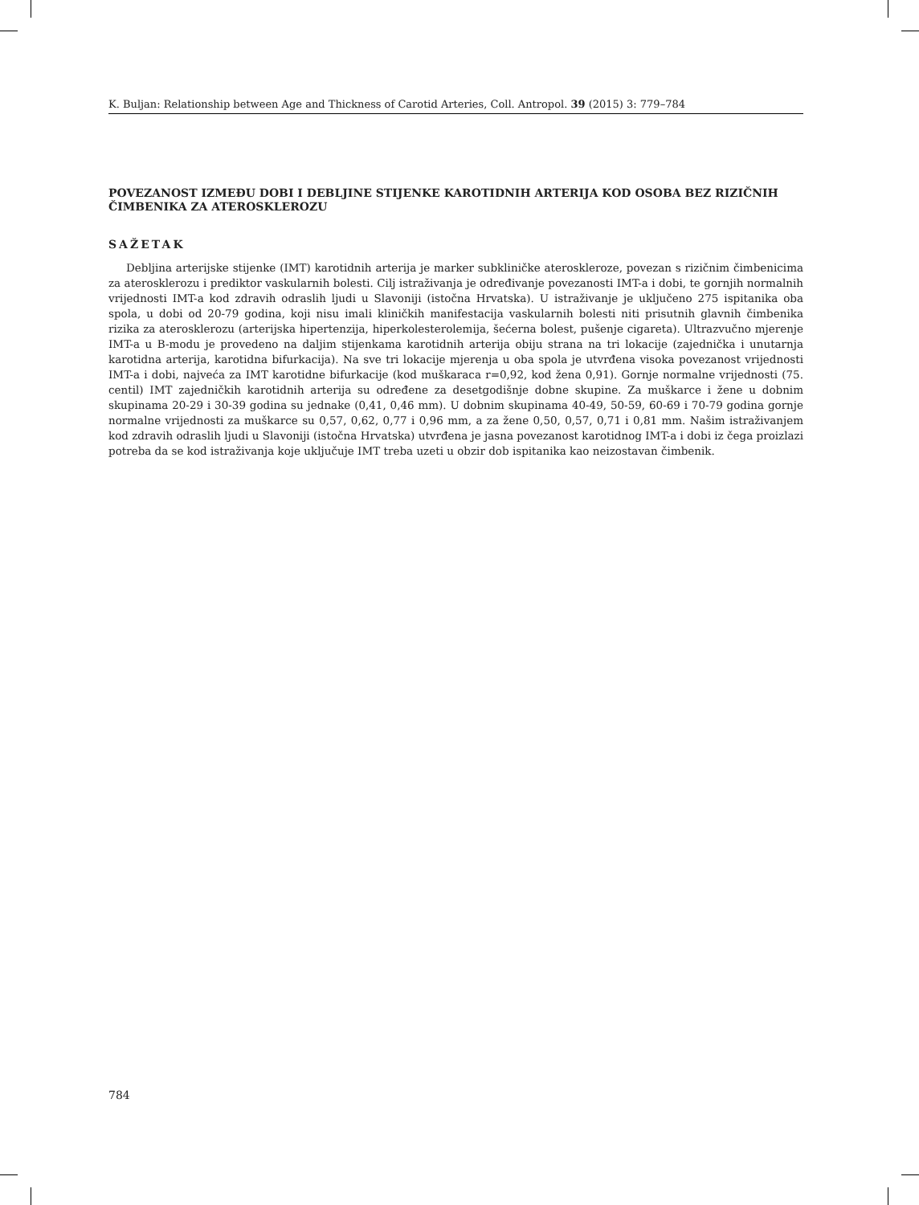K. Buljan: Relationship between Age and Thickness of Carotid Arteries, Coll. Antropol. 39 (2015) 3: 779–784
POVEZANOST IZMEĐU DOBI I DEBLJINE STIJENKE KAROTIDNIH ARTERIJA KOD OSOBA BEZ RIZIČNIH ČIMBENIKA ZA ATEROSKLEROZU
SAŽETAK
Debljina arterijske stijenke (IMT) karotidnih arterija je marker subkliničke ateroskleroze, povezan s rizičnim čimbenicima za aterosklerozu i prediktor vaskularnih bolesti. Cilj istraživanja je određivanje povezanosti IMT-a i dobi, te gornjih normalnih vrijednosti IMT-a kod zdravih odraslih ljudi u Slavoniji (istočna Hrvatska). U istraživanje je uključeno 275 ispitanika oba spola, u dobi od 20-79 godina, koji nisu imali kliničkih manifestacija vaskularnih bolesti niti prisutnih glavnih čimbenika rizika za aterosklerozu (arterijska hipertenzija, hiperkolesterolemija, šećerna bolest, pušenje cigareta). Ultrazvučno mjerenje IMT-a u B-modu je provedeno na daljim stijenkama karotidnih arterija obiju strana na tri lokacije (zajednička i unutarnja karotidna arterija, karotidna bifurkacija). Na sve tri lokacije mjerenja u oba spola je utvrđena visoka povezanost vrijednosti IMT-a i dobi, najveća za IMT karotidne bifurkacije (kod muškaraca r=0,92, kod žena 0,91). Gornje normalne vrijednosti (75. centil) IMT zajedničkih karotidnih arterija su određene za desetgodišnje dobne skupine. Za muškarce i žene u dobnim skupinama 20-29 i 30-39 godina su jednake (0,41, 0,46 mm). U dobnim skupinama 40-49, 50-59, 60-69 i 70-79 godina gornje normalne vrijednosti za muškarce su 0,57, 0,62, 0,77 i 0,96 mm, a za žene 0,50, 0,57, 0,71 i 0,81 mm. Našim istraživanjem kod zdravih odraslih ljudi u Slavoniji (istočna Hrvatska) utvrđena je jasna povezanost karotidnog IMT-a i dobi iz čega proizlazi potreba da se kod istraživanja koje uključuje IMT treba uzeti u obzir dob ispitanika kao neizostavan čimbenik.
784